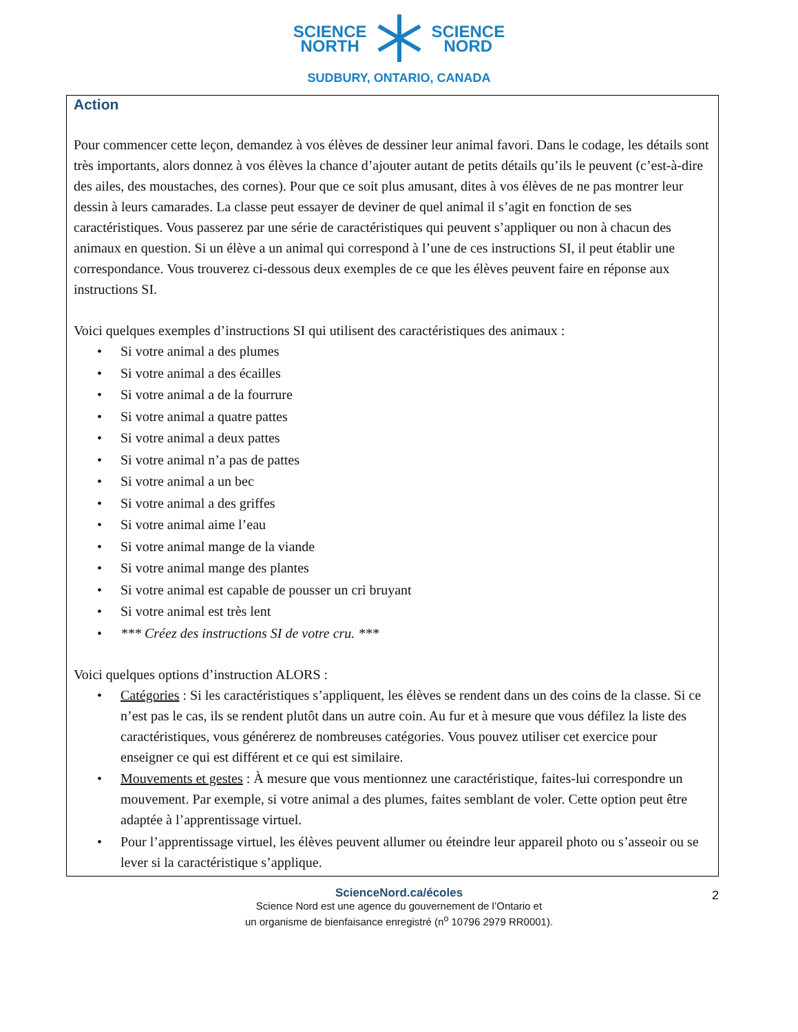SCIENCE
NORTH
SCIENCE
NORD
SUDBURY, ONTARIO, CANADA
Action
Pour commencer cette leçon, demandez à vos élèves de dessiner leur animal favori. Dans le codage, les détails sont très importants, alors donnez à vos élèves la chance d’ajouter autant de petits détails qu’ils le peuvent (c’est-à-dire des ailes, des moustaches, des cornes). Pour que ce soit plus amusant, dites à vos élèves de ne pas montrer leur dessin à leurs camarades. La classe peut essayer de deviner de quel animal il s’agit en fonction de ses caractéristiques. Vous passerez par une série de caractéristiques qui peuvent s’appliquer ou non à chacun des animaux en question. Si un élève a un animal qui correspond à l’une de ces instructions SI, il peut établir une correspondance. Vous trouverez ci-dessous deux exemples de ce que les élèves peuvent faire en réponse aux instructions SI.
Voici quelques exemples d’instructions SI qui utilisent des caractéristiques des animaux :
Si votre animal a des plumes
Si votre animal a des écailles
Si votre animal a de la fourrure
Si votre animal a quatre pattes
Si votre animal a deux pattes
Si votre animal n’a pas de pattes
Si votre animal a un bec
Si votre animal a des griffes
Si votre animal aime l’eau
Si votre animal mange de la viande
Si votre animal mange des plantes
Si votre animal est capable de pousser un cri bruyant
Si votre animal est très lent
*** Créez des instructions SI de votre cru. ***
Voici quelques options d’instruction ALORS :
Catégories : Si les caractéristiques s’appliquent, les élèves se rendent dans un des coins de la classe. Si ce n’est pas le cas, ils se rendent plutôt dans un autre coin. Au fur et à mesure que vous défilez la liste des caractéristiques, vous générerez de nombreuses catégories. Vous pouvez utiliser cet exercice pour enseigner ce qui est différent et ce qui est similaire.
Mouvements et gestes : À mesure que vous mentionnez une caractéristique, faites-lui correspondre un mouvement. Par exemple, si votre animal a des plumes, faites semblant de voler. Cette option peut être adaptée à l’apprentissage virtuel.
Pour l’apprentissage virtuel, les élèves peuvent allumer ou éteindre leur appareil photo ou s’asseoir ou se lever si la caractéristique s’applique.
ScienceNord.ca/écoles 2
Science Nord est une agence du gouvernement de l’Ontario et
un organisme de bienfaisance enregistré (n<sup>o</sup> 10796 2979 RR0001).